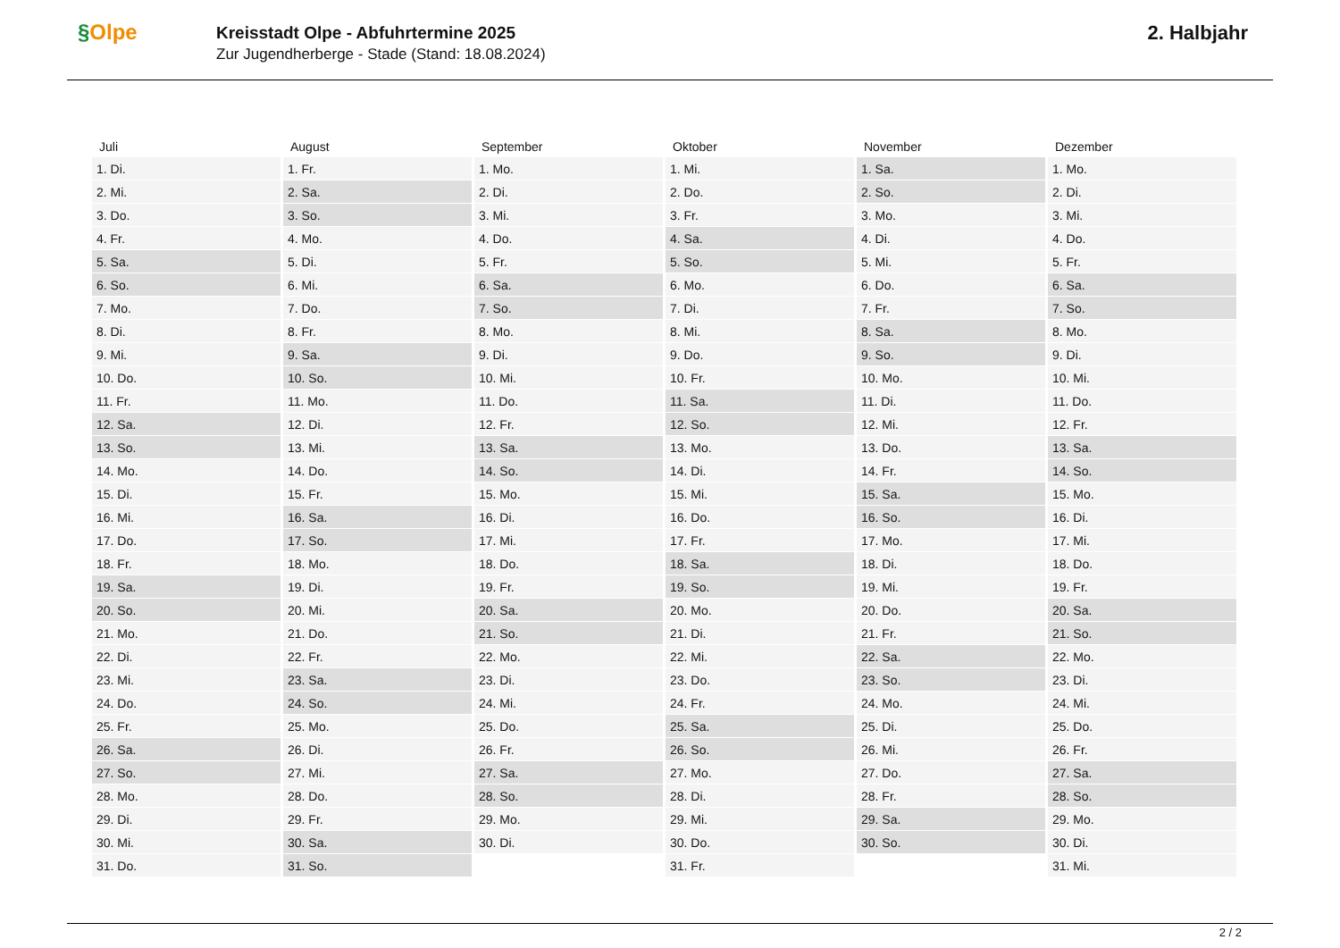§Olpe
Kreisstadt Olpe - Abfuhrtermine 2025
Zur Jugendherberge - Stade (Stand: 18.08.2024)
2. Halbjahr
| Juli | August | September | Oktober | November | Dezember |
| --- | --- | --- | --- | --- | --- |
| 1. Di. | 1. Fr. | 1. Mo. | 1. Mi. | 1. Sa. | 1. Mo. |
| 2. Mi. | 2. Sa. | 2. Di. | 2. Do. | 2. So. | 2. Di. |
| 3. Do. | 3. So. | 3. Mi. | 3. Fr. | 3. Mo. | 3. Mi. |
| 4. Fr. | 4. Mo. | 4. Do. | 4. Sa. | 4. Di. | 4. Do. |
| 5. Sa. | 5. Di. | 5. Fr. | 5. So. | 5. Mi. | 5. Fr. |
| 6. So. | 6. Mi. | 6. Sa. | 6. Mo. | 6. Do. | 6. Sa. |
| 7. Mo. | 7. Do. | 7. So. | 7. Di. | 7. Fr. | 7. So. |
| 8. Di. | 8. Fr. | 8. Mo. | 8. Mi. | 8. Sa. | 8. Mo. |
| 9. Mi. | 9. Sa. | 9. Di. | 9. Do. | 9. So. | 9. Di. |
| 10. Do. | 10. So. | 10. Mi. | 10. Fr. | 10. Mo. | 10. Mi. |
| 11. Fr. | 11. Mo. | 11. Do. | 11. Sa. | 11. Di. | 11. Do. |
| 12. Sa. | 12. Di. | 12. Fr. | 12. So. | 12. Mi. | 12. Fr. |
| 13. So. | 13. Mi. | 13. Sa. | 13. Mo. | 13. Do. | 13. Sa. |
| 14. Mo. | 14. Do. | 14. So. | 14. Di. | 14. Fr. | 14. So. |
| 15. Di. | 15. Fr. | 15. Mo. | 15. Mi. | 15. Sa. | 15. Mo. |
| 16. Mi. | 16. Sa. | 16. Di. | 16. Do. | 16. So. | 16. Di. |
| 17. Do. | 17. So. | 17. Mi. | 17. Fr. | 17. Mo. | 17. Mi. |
| 18. Fr. | 18. Mo. | 18. Do. | 18. Sa. | 18. Di. | 18. Do. |
| 19. Sa. | 19. Di. | 19. Fr. | 19. So. | 19. Mi. | 19. Fr. |
| 20. So. | 20. Mi. | 20. Sa. | 20. Mo. | 20. Do. | 20. Sa. |
| 21. Mo. | 21. Do. | 21. So. | 21. Di. | 21. Fr. | 21. So. |
| 22. Di. | 22. Fr. | 22. Mo. | 22. Mi. | 22. Sa. | 22. Mo. |
| 23. Mi. | 23. Sa. | 23. Di. | 23. Do. | 23. So. | 23. Di. |
| 24. Do. | 24. So. | 24. Mi. | 24. Fr. | 24. Mo. | 24. Mi. |
| 25. Fr. | 25. Mo. | 25. Do. | 25. Sa. | 25. Di. | 25. Do. |
| 26. Sa. | 26. Di. | 26. Fr. | 26. So. | 26. Mi. | 26. Fr. |
| 27. So. | 27. Mi. | 27. Sa. | 27. Mo. | 27. Do. | 27. Sa. |
| 28. Mo. | 28. Do. | 28. So. | 28. Di. | 28. Fr. | 28. So. |
| 29. Di. | 29. Fr. | 29. Mo. | 29. Mi. | 29. Sa. | 29. Mo. |
| 30. Mi. | 30. Sa. | 30. Di. | 30. Do. | 30. So. | 30. Di. |
| 31. Do. | 31. So. | | 31. Fr. | | 31. Mi. |
2 / 2